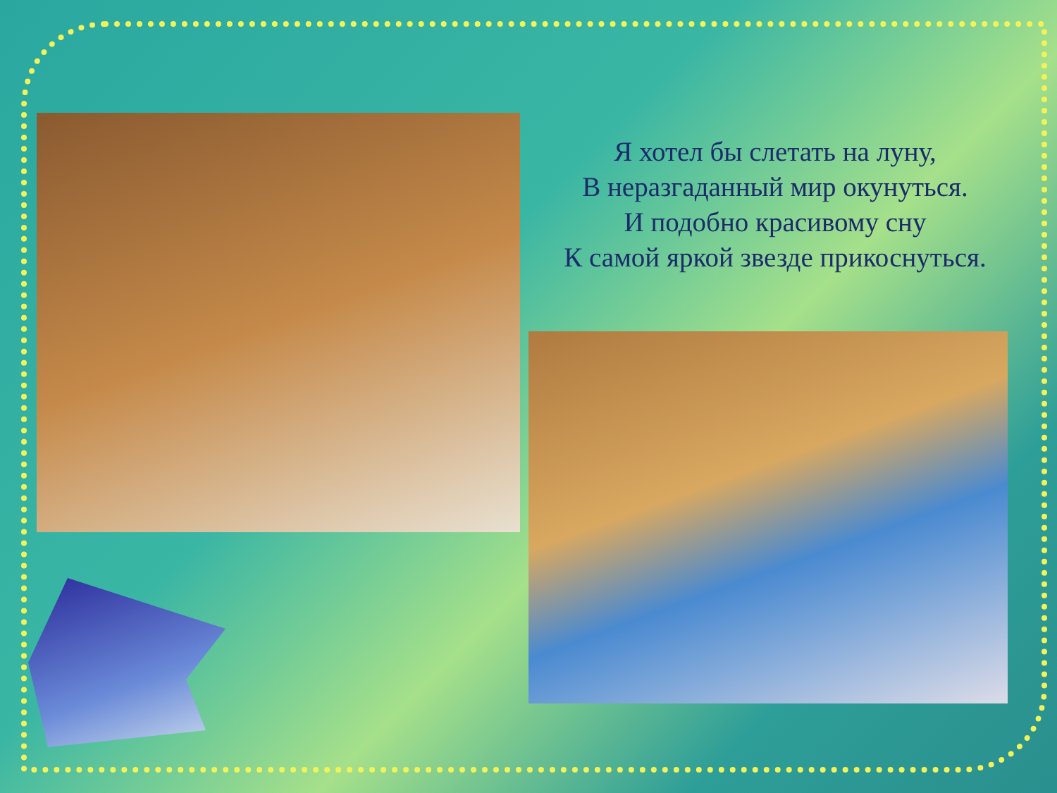Я хотел бы слетать на луну,
В неразгаданный мир окунуться.
И подобно красивому сну
К самой яркой звезде прикоснуться.